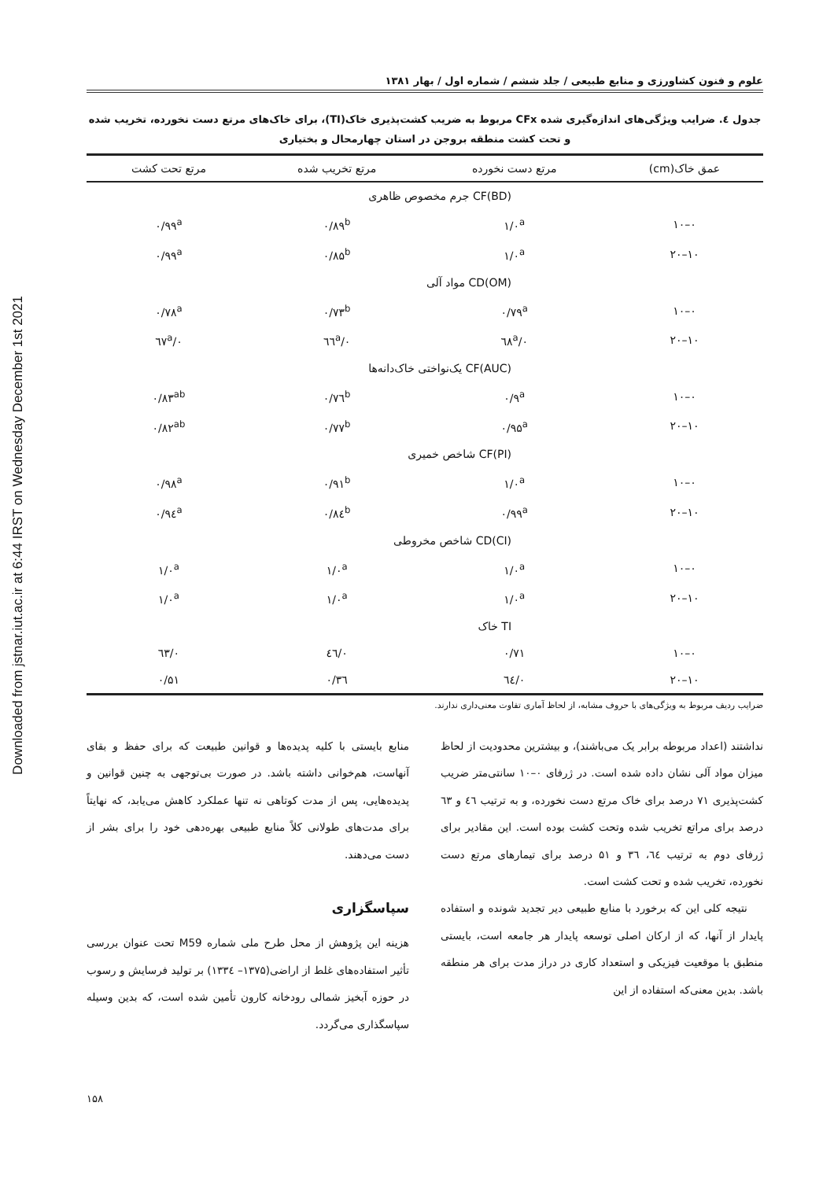Downloaded from jstnar.iut.ac.ir at 6:44 IRST on Wednesday December 1st 2021
علوم و فنون کشاورزی و منابع طبیعی / جلد ششم / شماره اول / بهار ۱۳۸۱
جدول ٤. ضرایب ویژگی‌های اندازه‌گیری شده CFx مربوط به ضریب کشت‌پذیری خاک(TI)، برای خاک‌های مرتع دست نخورده، تخریب شده و تحت کشت منطقه بروجن در استان چهارمحال و بختیاری
| عمق خاک(cm) | مرتع دست نخورده | مرتع تخریب شده | مرتع تحت کشت |
| --- | --- | --- | --- |
| | CF(BD) جرم مخصوص ظاهری | | |
| ۰–۱۰ | ۱/۰<sup>a</sup> | ۰/۸۹<sup>b</sup> | ۰/۹۹<sup>a</sup> |
| ۱۰–۲۰ | ۱/۰<sup>a</sup> | ۰/۸۵<sup>b</sup> | ۰/۹۹<sup>a</sup> |
| | CD(OM) مواد آلی | | |
| ۰–۱۰ | ۰/۷۹<sup>a</sup> | ۰/۷۳<sup>b</sup> | ۰/۷۸<sup>a</sup> |
| ۱۰–۲۰ | ۰/٦۸<sup>a</sup> | ۰/٦٦<sup>a</sup> | ۰/٦۷<sup>a</sup> |
| | CF(AUC) یک‌نواختی خاک‌دانه‌ها | | |
| ۰–۱۰ | ۰/۹<sup>a</sup> | ۰/۷٦<sup>b</sup> | ۰/۸۳<sup>ab</sup> |
| ۱۰–۲۰ | ۰/۹۵<sup>a</sup> | ۰/۷۷<sup>b</sup> | ۰/۸۲<sup>ab</sup> |
| | CF(PI) شاخص خمیری | | |
| ۰–۱۰ | ۱/۰<sup>a</sup> | ۰/۹۱<sup>b</sup> | ۰/۹۸<sup>a</sup> |
| ۱۰–۲۰ | ۰/۹۹<sup>a</sup> | ۰/۸٤<sup>b</sup> | ۰/۹٤<sup>a</sup> |
| | CD(CI) شاخص مخروطی | | |
| ۰–۱۰ | ۱/۰<sup>a</sup> | ۱/۰<sup>a</sup> | ۱/۰<sup>a</sup> |
| ۱۰–۲۰ | ۱/۰<sup>a</sup> | ۱/۰<sup>a</sup> | ۱/۰<sup>a</sup> |
| | TI خاک | | |
| ۰–۱۰ | ۰/۷۱ | ۰/٤٦ | ۰/٦۳ |
| ۱۰–۲۰ | ۰/٦٤ | ۰/۳٦ | ۰/۵۱ |
ضرایب ردیف مربوط به ویژگی‌های با حروف مشابه، از لحاظ آماری تفاوت معنی‌داری ندارند.
نداشتند (اعداد مربوطه برابر یک می‌باشند)، و بیشترین محدودیت از لحاظ میزان مواد آلی نشان داده شده است. در ژرفای ۰–۱۰ سانتی‌متر ضریب کشت‌پذیری ۷۱ درصد برای خاک مرتع دست نخورده، و به ترتیب ٤٦ و ٦۳ درصد برای مراتع تخریب شده وتحت کشت بوده است. این مقادیر برای ژرفای دوم به ترتیب ٦٤، ۳٦ و ۵۱ درصد برای تیمارهای مرتع دست نخورده، تخریب شده و تحت کشت است.
نتیجه کلی این که برخورد با منابع طبیعی دیر تجدید شونده و استفاده پایدار از آنها، که از ارکان اصلی توسعه پایدار هر جامعه است، بایستی منطبق با موقعیت فیزیکی و استعداد کاری در دراز مدت برای هر منطقه باشد. بدین معنی‌که استفاده از این
منابع بایستی با کلیه پدیده‌ها و قوانین طبیعت که برای حفظ و بقای آنهاست، هم‌خوانی داشته باشد. در صورت بی‌توجهی به چنین قوانین و پدیده‌هایی، پس از مدت کوتاهی نه تنها عملکرد کاهش می‌یابد، که نهایتاً برای مدت‌های طولانی کلاً منابع طبیعی بهره‌دهی خود را برای بشر از دست می‌دهند.
سپاسگزاری
هزینه این پژوهش از محل طرح ملی شماره M59 تحت عنوان بررسی تأثیر استفاده‌های غلط از اراضی(۱۳۷۵– ۱۳۳٤) بر تولید فرسایش و رسوب در حوزه آبخیز شمالی رودخانه کارون تأمین شده است، که بدین وسیله سپاسگذاری می‌گردد.
۱۵۸